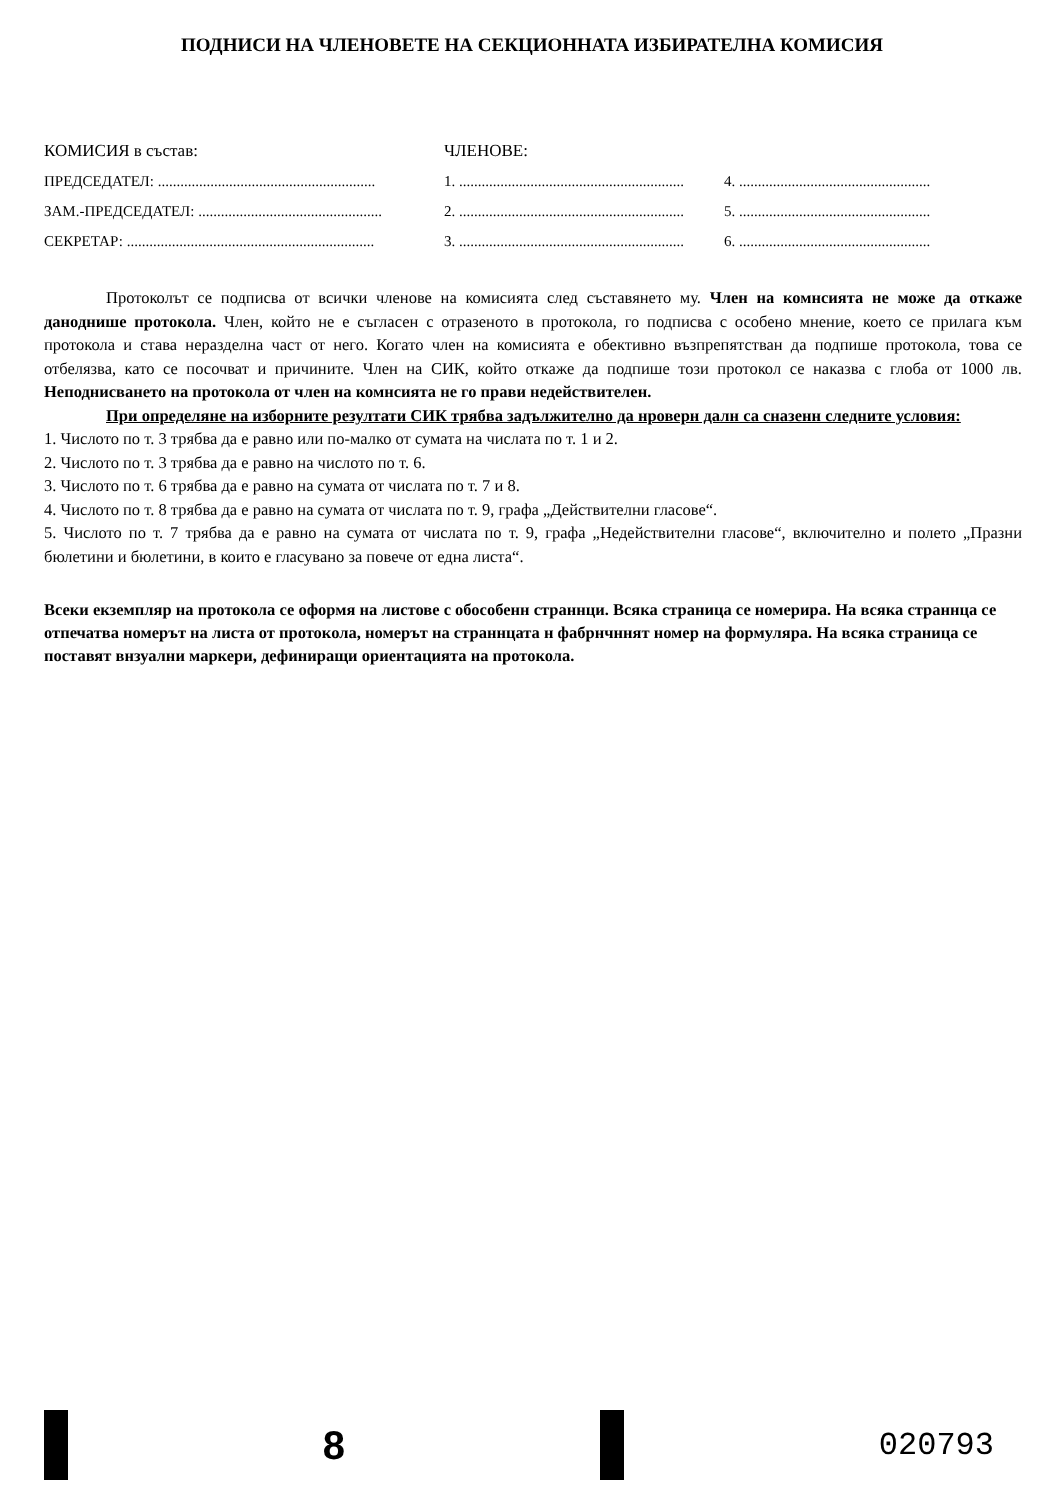ПОДНИСИ НА ЧЛЕНОВЕТЕ НА СЕКЦИОННАТА ИЗБИРАТЕЛНА КОМИСИЯ
КОМИСИЯ в състав:
ПРЕДСЕДАТЕЛ: ..........................................................
ЗАМ.-ПРЕДСЕДАТЕЛ: .................................................
СЕКРЕТАР: ..................................................................
ЧЛЕНОВЕ:
1. ............................................................
2. ............................................................
3. ............................................................
4. ...................................................
5. ...................................................
6. ...................................................
Протоколът се подписва от всички членове на комисията след съставянето му. Член на комнсията не може да откаже даноднише протокола. Член, който не е съгласен с отразеното в протокола, го подписва с особено мнение, което се прилага към протокола и става неразделна част от него. Когато член на комисията е обективно възпрепятстван да подпише протокола, това се отбелязва, като се посочват и причините. Член на СИК, който откаже да подпише този протокол се наказва с глоба от 1000 лв. Неподнисването на протокола от член на комнсията не го прави недействителен.
При определяне на изборните резултати СИК трябва задължително да нроверн далн са сназенн следните условия:
1. Числото по т. 3 трябва да е равно или по-малко от сумата на числата по т. 1 и 2.
2. Числото по т. 3 трябва да е равно на числото по т. 6.
3. Числото по т. 6 трябва да е равно на сумата от числата по т. 7 и 8.
4. Числото по т. 8 трябва да е равно на сумата от числата по т. 9, графа „Действителни гласове“.
5. Числото по т. 7 трябва да е равно на сумата от числата по т. 9, графа „Недействителни гласове“, включително и полето „Празни бюлетини и бюлетини, в които е гласувано за повече от една листа“.
Всеки екземпляр на протокола се оформя на листове с обособенн страннци. Всяка страница се номерира. На всяка страннца се отпечатва номерът на листа от протокола, номерът на страннцата н фабрнчннят номер на формуляра. На всяка страница се поставят внзуални маркери, дефиниращи ориентацията на протокола.
8
020793